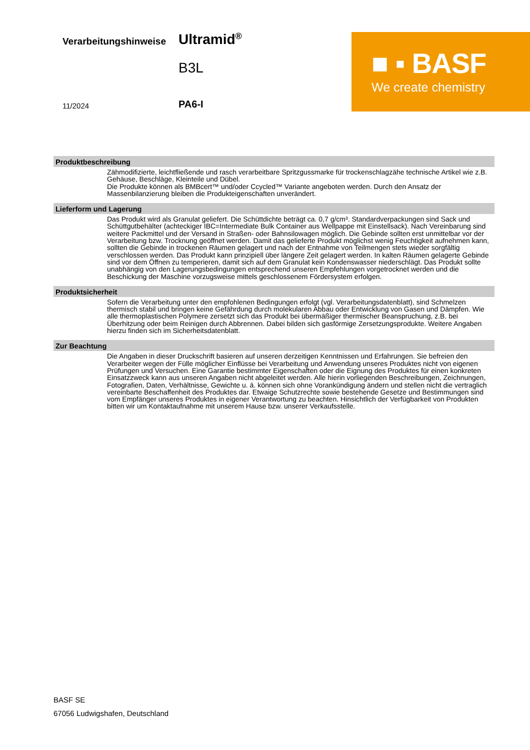Verarbeitungshinweise Ultramid<sup>®</sup>
B3L
11/2024 PA6-I
■ ▪ BASF
We create chemistry
Produktbeschreibung
Zähmodifizierte, leichtfließende und rasch verarbeitbare Spritzgussmarke für trockenschlagzähe technische Artikel wie z.B. Gehäuse, Beschläge, Kleinteile und Dübel.
Die Produkte können als BMBcert™ und/oder Ccycled™ Variante angeboten werden. Durch den Ansatz der Massenbilanzierung bleiben die Produkteigenschaften unverändert.
Lieferform und Lagerung
Das Produkt wird als Granulat geliefert. Die Schüttdichte beträgt ca. 0,7 g/cm³. Standardverpackungen sind Sack und Schüttgutbehälter (achteckiger IBC=Intermediate Bulk Container aus Wellpappe mit Einstellsack). Nach Vereinbarung sind weitere Packmittel und der Versand in Straßen- oder Bahnsilowagen möglich. Die Gebinde sollten erst unmittelbar vor der Verarbeitung bzw. Trocknung geöffnet werden. Damit das gelieferte Produkt möglichst wenig Feuchtigkeit aufnehmen kann, sollten die Gebinde in trockenen Räumen gelagert und nach der Entnahme von Teilmengen stets wieder sorgfältig verschlossen werden. Das Produkt kann prinzipiell über längere Zeit gelagert werden. In kalten Räumen gelagerte Gebinde sind vor dem Öffnen zu temperieren, damit sich auf dem Granulat kein Kondenswasser niederschlägt. Das Produkt sollte unabhängig von den Lagerungsbedingungen entsprechend unseren Empfehlungen vorgetrocknet werden und die Beschickung der Maschine vorzugsweise mittels geschlossenem Fördersystem erfolgen.
Produktsicherheit
Sofern die Verarbeitung unter den empfohlenen Bedingungen erfolgt (vgl. Verarbeitungsdatenblatt), sind Schmelzen thermisch stabil und bringen keine Gefährdung durch molekularen Abbau oder Entwicklung von Gasen und Dämpfen. Wie alle thermoplastischen Polymere zersetzt sich das Produkt bei übermäßiger thermischer Beanspruchung, z.B. bei Überhitzung oder beim Reinigen durch Abbrennen. Dabei bilden sich gasförmige Zersetzungsprodukte. Weitere Angaben hierzu finden sich im Sicherheitsdatenblatt.
Zur Beachtung
Die Angaben in dieser Druckschrift basieren auf unseren derzeitigen Kenntnissen und Erfahrungen. Sie befreien den Verarbeiter wegen der Fülle möglicher Einflüsse bei Verarbeitung und Anwendung unseres Produktes nicht von eigenen Prüfungen und Versuchen. Eine Garantie bestimmter Eigenschaften oder die Eignung des Produktes für einen konkreten Einsatzzweck kann aus unseren Angaben nicht abgeleitet werden. Alle hierin vorliegenden Beschreibungen, Zeichnungen, Fotografien, Daten, Verhältnisse, Gewichte u. ä. können sich ohne Vorankündigung ändern und stellen nicht die vertraglich vereinbarte Beschaffenheit des Produktes dar. Etwaige Schutzrechte sowie bestehende Gesetze und Bestimmungen sind vom Empfänger unseres Produktes in eigener Verantwortung zu beachten. Hinsichtlich der Verfügbarkeit von Produkten bitten wir um Kontaktaufnahme mit unserem Hause bzw. unserer Verkaufsstelle.
BASF SE
67056 Ludwigshafen, Deutschland